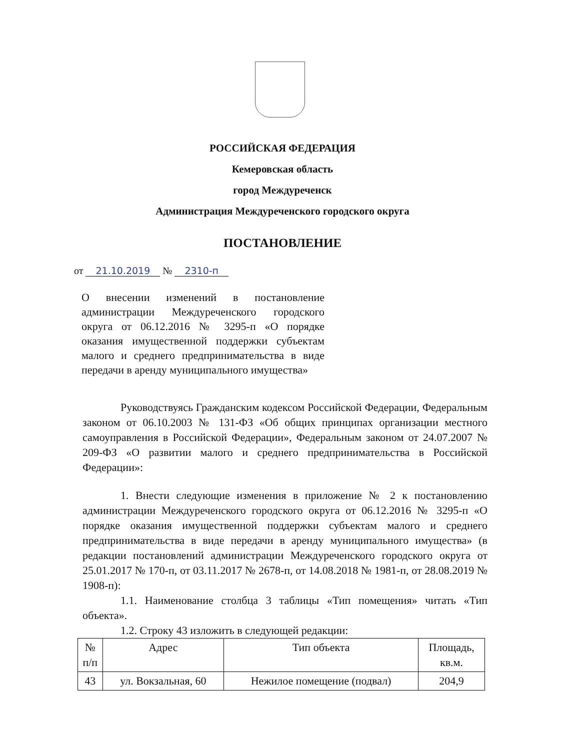РОССИЙСКАЯ ФЕДЕРАЦИЯ
Кемеровская область
город Междуреченск
Администрация Междуреченского городского округа
ПОСТАНОВЛЕНИЕ
от 21.10.2019 № 2310-п
О внесении изменений в постановление администрации Междуреченского городского округа от 06.12.2016 № 3295-п «О порядке оказания имущественной поддержки субъектам малого и среднего предпринимательства в виде передачи в аренду муниципального имущества»
Руководствуясь Гражданским кодексом Российской Федерации, Федеральным законом от 06.10.2003 № 131-ФЗ «Об общих принципах организации местного самоуправления в Российской Федерации», Федеральным законом от 24.07.2007 № 209-ФЗ «О развитии малого и среднего предпринимательства в Российской Федерации»:
1. Внести следующие изменения в приложение № 2 к постановлению администрации Междуреченского городского округа от 06.12.2016 № 3295-п «О порядке оказания имущественной поддержки субъектам малого и среднего предпринимательства в виде передачи в аренду муниципального имущества» (в редакции постановлений администрации Междуреченского городского округа от 25.01.2017 № 170-п, от 03.11.2017 № 2678-п, от 14.08.2018 № 1981-п, от 28.08.2019 № 1908-п):
1.1. Наименование столбца 3 таблицы «Тип помещения» читать «Тип объекта».
1.2. Строку 43 изложить в следующей редакции:
| № п/п | Адрес | Тип объекта | Площадь, кв.м. |
| --- | --- | --- | --- |
| 43 | ул. Вокзальная, 60 | Нежилое помещение (подвал) | 204,9 |